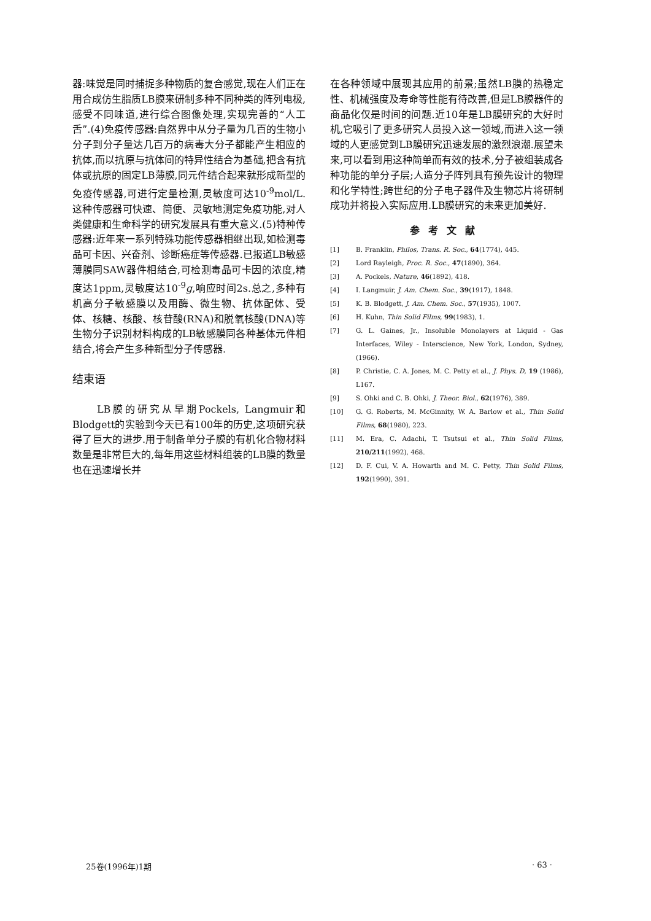器:味觉是同时捕捉多种物质的复合感觉,现在人们正在用合成仿生脂质LB膜来研制多种不同种类的阵列电极,感受不同味道,进行综合图像处理,实现完善的“人工舌”.(4)免疫传感器:自然界中从分子量为几百的生物小分子到分子量达几百万的病毒大分子都能产生相应的抗体,而以抗原与抗体间的特异性结合为基础,把含有抗体或抗原的固定LB薄膜,同元件结合起来就形成新型的免疫传感器,可进行定量检测,灵敏度可达10<sup>-9</sup>mol/L.这种传感器可快速、简便、灵敏地测定免疫功能,对人类健康和生命科学的研究发展具有重大意义.(5)特种传感器:近年来一系列特殊功能传感器相继出现,如检测毒品可卡因、兴奋剂、诊断癌症等传感器.已报道LB敏感薄膜同SAW器件相结合,可检测毒品可卡因的浓度,精度达1ppm,灵敏度达10<sup>-9</sup>g,响应时间2s.总之,多种有机高分子敏感膜以及用酶、微生物、抗体配体、受体、核糖、核酸、核苷酸(RNA)和脱氧核酸(DNA)等生物分子识别材料构成的LB敏感膜同各种基体元件相结合,将会产生多种新型分子传感器.
结束语
　　LB膜的研究从早期Pockels, Langmuir和Blodgett的实验到今天已有100年的历史,这项研究获得了巨大的进步.用于制备单分子膜的有机化合物材料数量是非常巨大的,每年用这些材料组装的LB膜的数量也在迅速增长并
在各种领域中展现其应用的前景;虽然LB膜的热稳定性、机械强度及寿命等性能有待改善,但是LB膜器件的商品化仅是时间的问题.近10年是LB膜研究的大好时机,它吸引了更多研究人员投入这一领域,而进入这一领域的人更感觉到LB膜研究迅速发展的激烈浪潮.展望未来,可以看到用这种简单而有效的技术,分子被组装成各种功能的单分子层;人造分子阵列具有预先设计的物理和化学特性;跨世纪的分子电子器件及生物芯片将研制成功并将投入实际应用.LB膜研究的未来更加美好.
参考文献
[1] B. Franklin, Philos, Trans. R. Soc., 64(1774), 445.
[2] Lord Rayleigh, Proc. R. Soc., 47(1890), 364.
[3] A. Pockels, Nature, 46(1892), 418.
[4] I. Langmuir, J. Am. Chem. Soc., 39(1917), 1848.
[5] K. B. Blodgett, J. Am. Chem. Soc., 57(1935), 1007.
[6] H. Kuhn, Thin Solid Films, 99(1983), 1.
[7] G. L. Gaines, Jr., Insoluble Monolayers at Liquid - Gas Interfaces, Wiley - Interscience, New York, London, Sydney, (1966).
[8] P. Christie, C. A. Jones, M. C. Petty et al., J. Phys. D, 19 (1986), L167.
[9] S. Ohki and C. B. Ohki, J. Theor. Biol., 62(1976), 389.
[10] G. G. Roberts, M. McGinnity, W. A. Barlow et al., Thin Solid Films, 68(1980), 223.
[11] M. Era, C. Adachi, T. Tsutsui et al., Thin Solid Films, 210/211(1992), 468.
[12] D. F. Cui, V. A. Howarth and M. C. Petty, Thin Solid Films, 192(1990), 391.
25卷(1996年)1期 · 63 ·